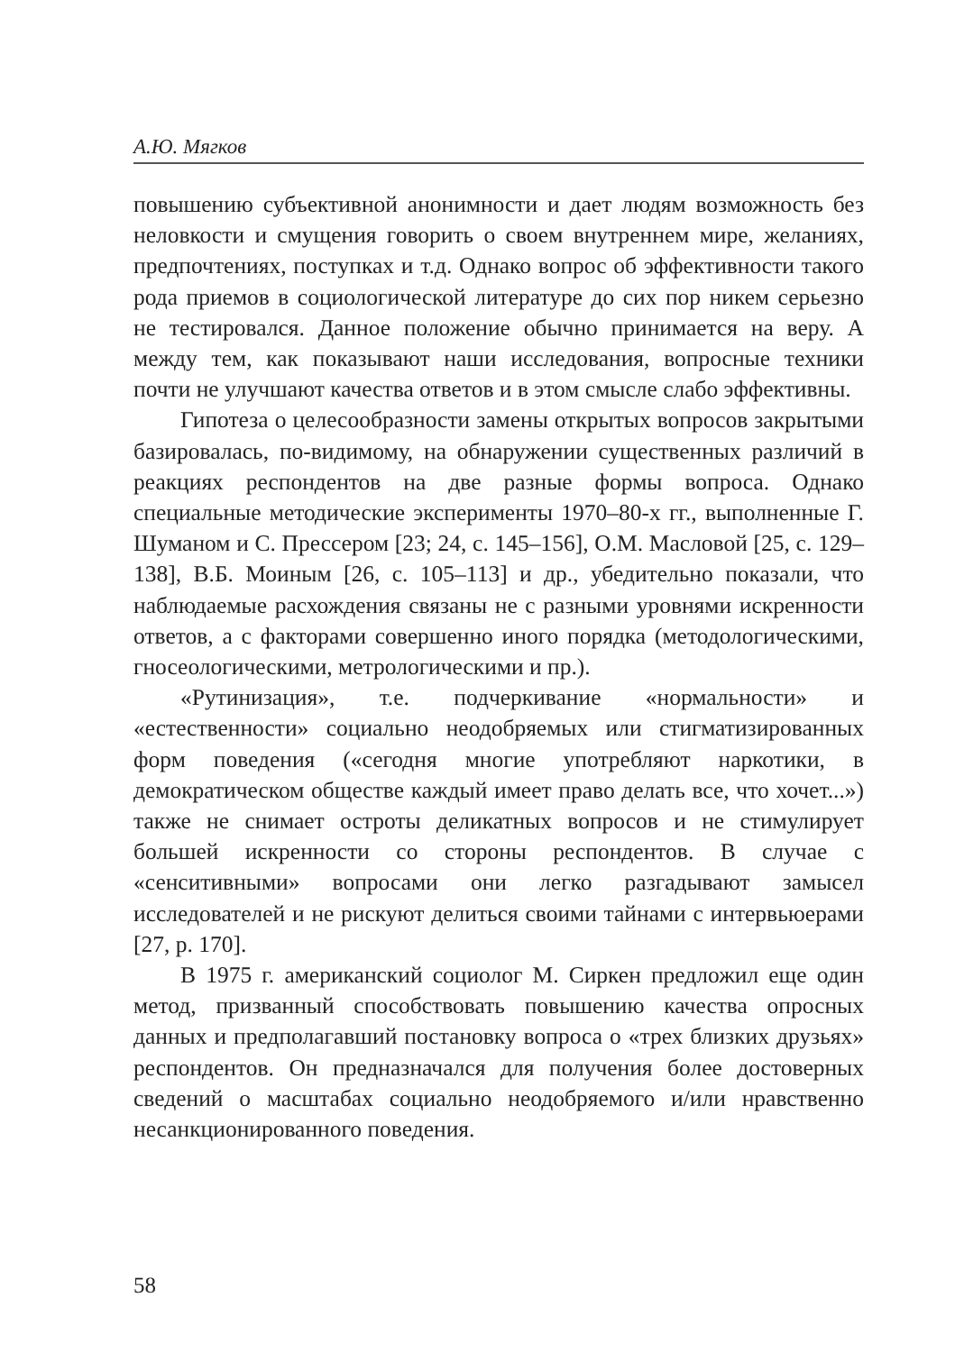А.Ю. Мягков
повышению субъективной анонимности и дает людям возможность без неловкости и смущения говорить о своем внутреннем мире, желаниях, предпочтениях, поступках и т.д. Однако вопрос об эффективности такого рода приемов в социологической литературе до сих пор никем серьезно не тестировался. Данное положение обычно принимается на веру. А между тем, как показывают наши исследования, вопросные техники почти не улучшают качества ответов и в этом смысле слабо эффективны.
Гипотеза о целесообразности замены открытых вопросов закрытыми базировалась, по-видимому, на обнаружении существенных различий в реакциях респондентов на две разные формы вопроса. Однако специальные методические эксперименты 1970–80-х гг., выполненные Г. Шуманом и С. Прессером [23; 24, с. 145–156], О.М. Масловой [25, с. 129–138], В.Б. Моиным [26, с. 105–113] и др., убедительно показали, что наблюдаемые расхождения связаны не с разными уровнями искренности ответов, а с факторами совершенно иного порядка (методологическими, гносеологическими, метрологическими и пр.).
«Рутинизация», т.е. подчеркивание «нормальности» и «естественности» социально неодобряемых или стигматизированных форм поведения («сегодня многие употребляют наркотики, в демократическом обществе каждый имеет право делать все, что хочет...») также не снимает остроты деликатных вопросов и не стимулирует большей искренности со стороны респондентов. В случае с «сенситивными» вопросами они легко разгадывают замысел исследователей и не рискуют делиться своими тайнами с интервьюерами [27, p. 170].
В 1975 г. американский социолог М. Сиркен предложил еще один метод, призванный способствовать повышению качества опросных данных и предполагавший постановку вопроса о «трех близких друзьях» респондентов. Он предназначался для получения более достоверных сведений о масштабах социально неодобряемого и/или нравственно несанкционированного поведения.
58